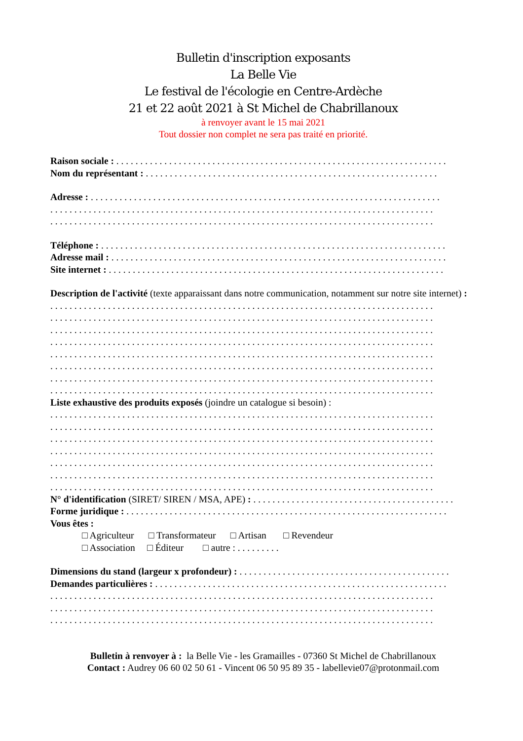Bulletin d'inscription exposants
La Belle Vie
Le festival de l'écologie en Centre-Ardèche
21 et 22 août 2021 à St Michel de Chabrillanoux
à renvoyer avant le 15 mai 2021
Tout dossier non complet ne sera pas traité en priorité.
Raison sociale : . . . . . . . . . . . . . . . . . . . . . . . . . . . . . . . . . . . . . . . . . . . . . . . . . . . . . . . . . . . . . . . . . . . . .
Nom du représentant : . . . . . . . . . . . . . . . . . . . . . . . . . . . . . . . . . . . . . . . . . . . . . . . . . . . . . . . . . . . . .
Adresse : . . . . . . . . . . . . . . . . . . . . . . . . . . . . . . . . . . . . . . . . . . . . . . . . . . . . . . . . . . . . . . . . . . . . . . . . .
. . . . . . . . . . . . . . . . . . . . . . . . . . . . . . . . . . . . . . . . . . . . . . . . . . . . . . . . . . . . . . . . . . . . . . . . . . . . . . . .
. . . . . . . . . . . . . . . . . . . . . . . . . . . . . . . . . . . . . . . . . . . . . . . . . . . . . . . . . . . . . . . . . . . . . . . . . . . . . . . .
Téléphone : . . . . . . . . . . . . . . . . . . . . . . . . . . . . . . . . . . . . . . . . . . . . . . . . . . . . . . . . . . . . . . . . . . . . . . . .
Adresse mail : . . . . . . . . . . . . . . . . . . . . . . . . . . . . . . . . . . . . . . . . . . . . . . . . . . . . . . . . . . . . . . . . . . . . . .
Site internet : . . . . . . . . . . . . . . . . . . . . . . . . . . . . . . . . . . . . . . . . . . . . . . . . . . . . . . . . . . . . . . . . . . . . . .
Description de l'activité (texte apparaissant dans notre communication, notamment sur notre site internet) :
. . . . . . . . . . . . . . . . . . . . . . . . . . . . . . . . . . . . . . . . . . . . . . . . . . . . . . . . . . . . . . . . . . . . . . . . . . . . . . . .
. . . . . . . . . . . . . . . . . . . . . . . . . . . . . . . . . . . . . . . . . . . . . . . . . . . . . . . . . . . . . . . . . . . . . . . . . . . . . . . .
. . . . . . . . . . . . . . . . . . . . . . . . . . . . . . . . . . . . . . . . . . . . . . . . . . . . . . . . . . . . . . . . . . . . . . . . . . . . . . . .
. . . . . . . . . . . . . . . . . . . . . . . . . . . . . . . . . . . . . . . . . . . . . . . . . . . . . . . . . . . . . . . . . . . . . . . . . . . . . . . .
. . . . . . . . . . . . . . . . . . . . . . . . . . . . . . . . . . . . . . . . . . . . . . . . . . . . . . . . . . . . . . . . . . . . . . . . . . . . . . . .
. . . . . . . . . . . . . . . . . . . . . . . . . . . . . . . . . . . . . . . . . . . . . . . . . . . . . . . . . . . . . . . . . . . . . . . . . . . . . . . .
. . . . . . . . . . . . . . . . . . . . . . . . . . . . . . . . . . . . . . . . . . . . . . . . . . . . . . . . . . . . . . . . . . . . . . . . . . . . . . . .
. . . . . . . . . . . . . . . . . . . . . . . . . . . . . . . . . . . . . . . . . . . . . . . . . . . . . . . . . . . . . . . . . . . . . . . . . . . . . . . .
Liste exhaustive des produits exposés (joindre un catalogue si besoin) :
. . . . . . . . . . . . . . . . . . . . . . . . . . . . . . . . . . . . . . . . . . . . . . . . . . . . . . . . . . . . . . . . . . . . . . . . . . . . . . . .
. . . . . . . . . . . . . . . . . . . . . . . . . . . . . . . . . . . . . . . . . . . . . . . . . . . . . . . . . . . . . . . . . . . . . . . . . . . . . . . .
. . . . . . . . . . . . . . . . . . . . . . . . . . . . . . . . . . . . . . . . . . . . . . . . . . . . . . . . . . . . . . . . . . . . . . . . . . . . . . . .
. . . . . . . . . . . . . . . . . . . . . . . . . . . . . . . . . . . . . . . . . . . . . . . . . . . . . . . . . . . . . . . . . . . . . . . . . . . . . . . .
. . . . . . . . . . . . . . . . . . . . . . . . . . . . . . . . . . . . . . . . . . . . . . . . . . . . . . . . . . . . . . . . . . . . . . . . . . . . . . . .
. . . . . . . . . . . . . . . . . . . . . . . . . . . . . . . . . . . . . . . . . . . . . . . . . . . . . . . . . . . . . . . . . . . . . . . . . . . . . . . .
. . . . . . . . . . . . . . . . . . . . . . . . . . . . . . . . . . . . . . . . . . . . . . . . . . . . . . . . . . . . . . . . . . . . . . . . . . . . . . . .
N° d'identification (SIRET/ SIREN / MSA, APE) : . . . . . . . . . . . . . . . . . . . . . . . . . . . . . . . . . . . . . . . . . .
Forme juridique : . . . . . . . . . . . . . . . . . . . . . . . . . . . . . . . . . . . . . . . . . . . . . . . . . . . . . . . . . . . . . . . . . . .
Vous êtes :
□ Agriculteur □ Transformateur □ Artisan □ Revendeur
□ Association □ Éditeur □ autre : . . . . . . . . .
Dimensions du stand (largeur x profondeur) : . . . . . . . . . . . . . . . . . . . . . . . . . . . . . . . . . . . . . . . . . . . .
Demandes particulières : . . . . . . . . . . . . . . . . . . . . . . . . . . . . . . . . . . . . . . . . . . . . . . . . . . . . . . . . . . . . .
. . . . . . . . . . . . . . . . . . . . . . . . . . . . . . . . . . . . . . . . . . . . . . . . . . . . . . . . . . . . . . . . . . . . . . . . . . . . . . . .
. . . . . . . . . . . . . . . . . . . . . . . . . . . . . . . . . . . . . . . . . . . . . . . . . . . . . . . . . . . . . . . . . . . . . . . . . . . . . . . .
. . . . . . . . . . . . . . . . . . . . . . . . . . . . . . . . . . . . . . . . . . . . . . . . . . . . . . . . . . . . . . . . . . . . . . . . . . . . . . . .
Bulletin à renvoyer à : la Belle Vie - les Gramailles - 07360 St Michel de Chabrillanoux
Contact : Audrey 06 60 02 50 61 - Vincent 06 50 95 89 35 - labellevie07@protonmail.com